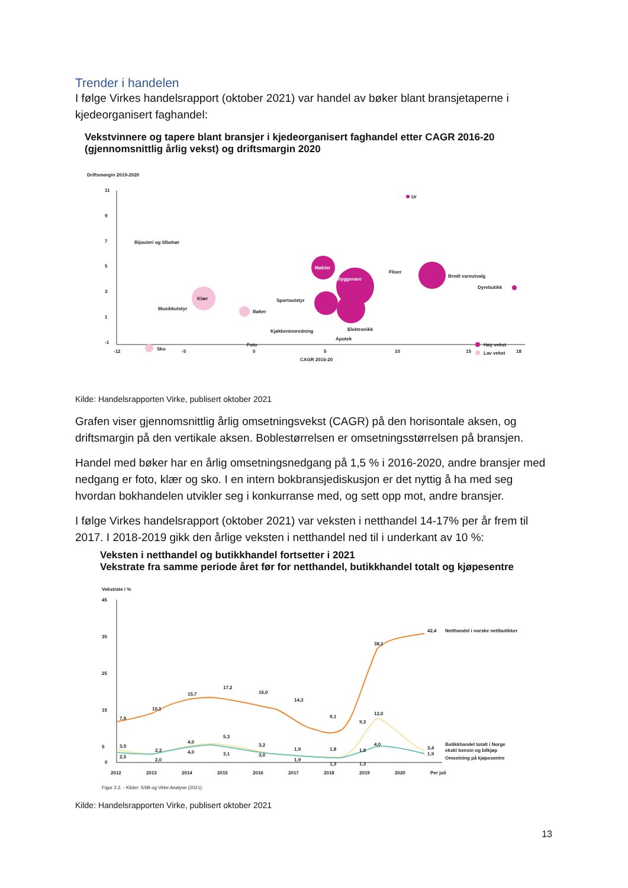Trender i handelen
I følge Virkes handelsrapport (oktober 2021) var handel av bøker blant bransjetaperne i kjedeorganisert faghandel:
Vekstvinnere og tapere blant bransjer i kjedeorganisert faghandel etter CAGR 2016-20
(gjennomsnittlig årlig vekst) og driftsmargin 2020
Driftsmargin 2019-2020
11
9
7
5
3
1
-1
-12
-5
0
5
10
15
18
CAGR 2016-20
Ur
Bijouteri og tilbehør
Møbler
Byggevare
Fliser
Bredt vareutvalg
Dyrebutikk
Klær
Musikkutstyr
Bøker
Sportsutstyr
Kjøkkeninnredning
Elektronikk
Apotek
Foto
Sko
Høy vekst
Lav vekst
Kilde: Handelsrapporten Virke, publisert oktober 2021
Grafen viser gjennomsnittlig årlig omsetningsvekst (CAGR) på den horisontale aksen, og driftsmargin på den vertikale aksen. Boblestørrelsen er omsetningsstørrelsen på bransjen.
Handel med bøker har en årlig omsetningsnedgang på 1,5 % i 2016-2020, andre bransjer med nedgang er foto, klær og sko. I en intern bokbransjediskusjon er det nyttig å ha med seg hvordan bokhandelen utvikler seg i konkurranse med, og sett opp mot, andre bransjer.
I følge Virkes handelsrapport (oktober 2021) var veksten i netthandel 14-17% per år frem til 2017. I 2018-2019 gikk den årlige veksten i netthandel ned til i underkant av 10 %:
Veksten i netthandel og butikkhandel fortsetter i 2021
Vekstrate fra samme periode året før for netthandel, butikkhandel totalt og kjøpesentre
Vekstrate i %
45
35
25
15
5
0
7,9
10,1
15,7
17,2
16,0
14,3
9,1
9,3
38,1
42,4
Netthandel i norske nettbutikker
12,0
4,0
3,4
1,9
3,5
2,5
2,3
2,0
4,0
4,0
5,3
3,1
3,2
3,0
1,9
1,9
1,8
1,3
1,8
1,3
Butikkhandel totalt i Norge
ekskl bensin og bilkjøp
Omsetning på kjøpesentre
2012
2013
2014
2015
2016
2017
2018
2019
2020
Per juli
Figur 2.2. - Kilder: SSB og Virke Analyse (2021).
Kilde: Handelsrapporten Virke, publisert oktober 2021
13